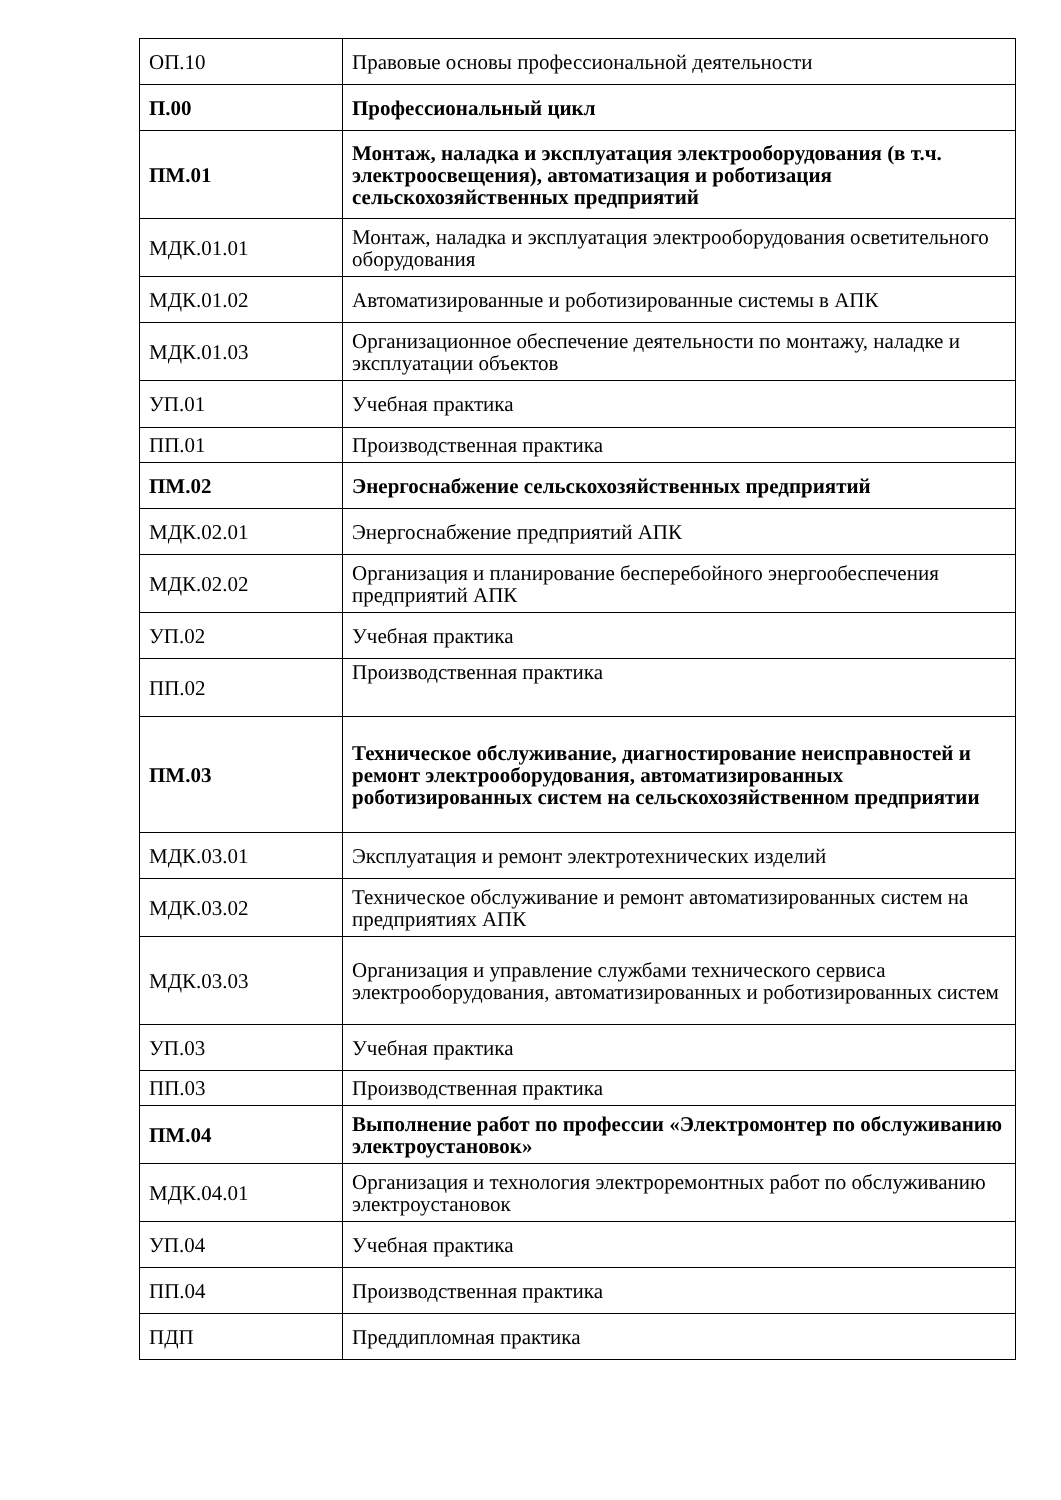| ОП.10 | Правовые основы профессиональной деятельности |
| П.00 | Профессиональный цикл |
| ПМ.01 | Монтаж, наладка и эксплуатация электрооборудования (в т.ч. электроосвещения), автоматизация и роботизация сельскохозяйственных предприятий |
| МДК.01.01 | Монтаж, наладка и эксплуатация электрооборудования осветительного оборудования |
| МДК.01.02 | Автоматизированные и роботизированные системы в АПК |
| МДК.01.03 | Организационное обеспечение деятельности по монтажу, наладке и эксплуатации объектов |
| УП.01 | Учебная практика |
| ПП.01 | Производственная практика |
| ПМ.02 | Энергоснабжение сельскохозяйственных предприятий |
| МДК.02.01 | Энергоснабжение предприятий АПК |
| МДК.02.02 | Организация и планирование бесперебойного энергообеспечения предприятий АПК |
| УП.02 | Учебная практика |
| ПП.02 | Производственная практика |
| ПМ.03 | Техническое обслуживание, диагностирование неисправностей и ремонт электрооборудования, автоматизированных роботизированных систем на сельскохозяйственном предприятии |
| МДК.03.01 | Эксплуатация и ремонт электротехнических изделий |
| МДК.03.02 | Техническое обслуживание и ремонт автоматизированных систем на предприятиях АПК |
| МДК.03.03 | Организация и управление службами технического сервиса электрооборудования, автоматизированных и роботизированных систем |
| УП.03 | Учебная практика |
| ПП.03 | Производственная практика |
| ПМ.04 | Выполнение работ по профессии «Электромонтер по обслуживанию электроустановок» |
| МДК.04.01 | Организация и технология электроремонтных работ по обслуживанию электроустановок |
| УП.04 | Учебная практика |
| ПП.04 | Производственная практика |
| ПДП | Преддипломная практика |